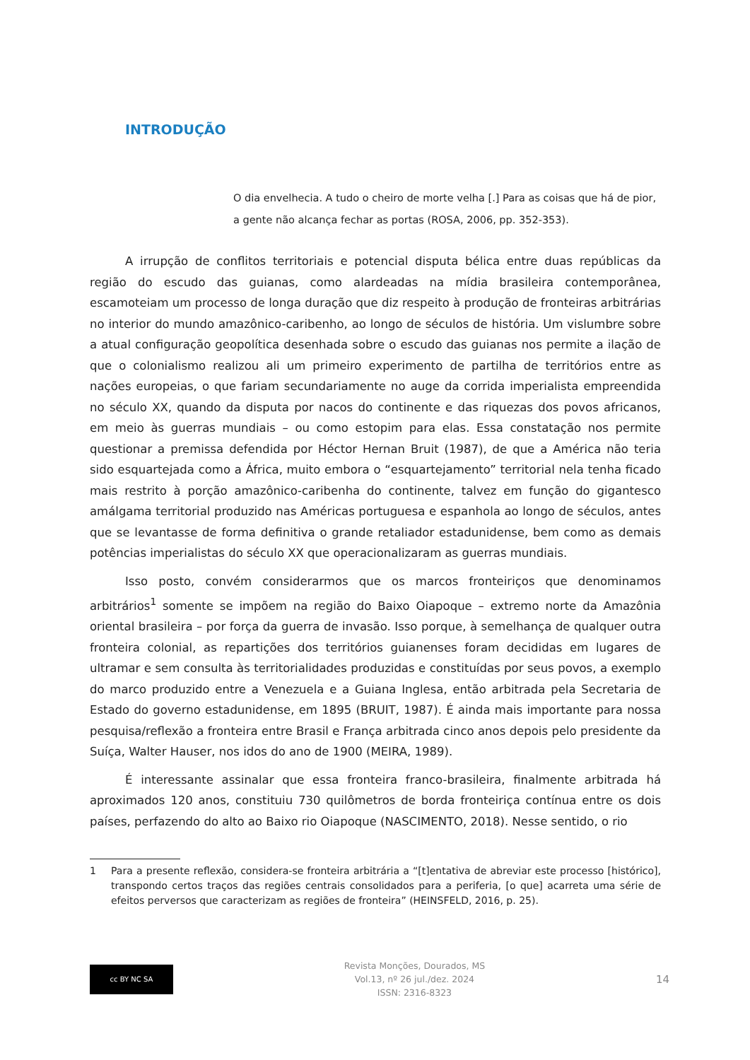INTRODUÇÃO
O dia envelhecia. A tudo o cheiro de morte velha [.] Para as coisas que há de pior, a gente não alcança fechar as portas (ROSA, 2006, pp. 352-353).
A irrupção de conflitos territoriais e potencial disputa bélica entre duas repúblicas da região do escudo das guianas, como alardeadas na mídia brasileira contemporânea, escamoteiam um processo de longa duração que diz respeito à produção de fronteiras arbitrárias no interior do mundo amazônico-caribenho, ao longo de séculos de história. Um vislumbre sobre a atual configuração geopolítica desenhada sobre o escudo das guianas nos permite a ilação de que o colonialismo realizou ali um primeiro experimento de partilha de territórios entre as nações europeias, o que fariam secundariamente no auge da corrida imperialista empreendida no século XX, quando da disputa por nacos do continente e das riquezas dos povos africanos, em meio às guerras mundiais – ou como estopim para elas. Essa constatação nos permite questionar a premissa defendida por Héctor Hernan Bruit (1987), de que a América não teria sido esquartejada como a África, muito embora o “esquartejamento” territorial nela tenha ficado mais restrito à porção amazônico-caribenha do continente, talvez em função do gigantesco amálgama territorial produzido nas Américas portuguesa e espanhola ao longo de séculos, antes que se levantasse de forma definitiva o grande retaliador estadunidense, bem como as demais potências imperialistas do século XX que operacionalizaram as guerras mundiais.
Isso posto, convém considerarmos que os marcos fronteiriços que denominamos arbitrários<sup>1</sup> somente se impõem na região do Baixo Oiapoque – extremo norte da Amazônia oriental brasileira – por força da guerra de invasão. Isso porque, à semelhança de qualquer outra fronteira colonial, as repartições dos territórios guianenses foram decididas em lugares de ultramar e sem consulta às territorialidades produzidas e constituídas por seus povos, a exemplo do marco produzido entre a Venezuela e a Guiana Inglesa, então arbitrada pela Secretaria de Estado do governo estadunidense, em 1895 (BRUIT, 1987). É ainda mais importante para nossa pesquisa/reflexão a fronteira entre Brasil e França arbitrada cinco anos depois pelo presidente da Suíça, Walter Hauser, nos idos do ano de 1900 (MEIRA, 1989).
É interessante assinalar que essa fronteira franco-brasileira, finalmente arbitrada há aproximados 120 anos, constituiu 730 quilômetros de borda fronteiriça contínua entre os dois países, perfazendo do alto ao Baixo rio Oiapoque (NASCIMENTO, 2018). Nesse sentido, o rio
1 Para a presente reflexão, considera-se fronteira arbitrária a “[t]entativa de abreviar este processo [histórico], transpondo certos traços das regiões centrais consolidados para a periferia, [o que] acarreta uma série de efeitos perversos que caracterizam as regiões de fronteira” (HEINSFELD, 2016, p. 25).
cc BY NC SA
Revista Monções, Dourados, MS
Vol.13, nº 26 jul./dez. 2024
ISSN: 2316-8323
14